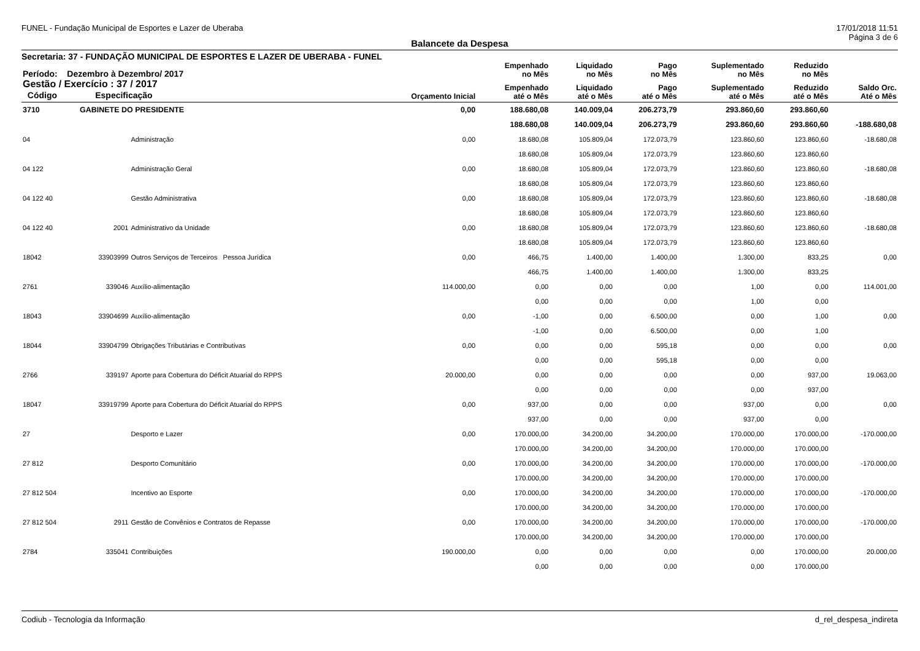FUNEL - Fundação Municipal de Esportes e Lazer de Uberaba 17/01/2018 11:51
Página 3 de 6
Balancete da Despesa
Secretaria: 37 - FUNDAÇÃO MUNICIPAL DE ESPORTES E LAZER DE UBERABA - FUNEL
| Período: Dezembro à Dezembro/ 2017 | | | | Empenhado no Mês | Liquidado no Mês | Pago no Mês | Suplementado no Mês | Reduzido no Mês | |
| --- | --- | --- | --- | --- | --- | --- | --- | --- | --- |
| Gestão / Exercício : 37 / 2017 Código Especificação | | | Orçamento Inicial | Empenhado até o Mês | Liquidado até o Mês | Pago até o Mês | Suplementado até o Mês | Reduzido até o Mês | Saldo Orc. Até o Mês |
| 3710 | GABINETE DO PRESIDENTE | | 0,00 | 188.680,08 | 140.009,04 | 206.273,79 | 293.860,60 | 293.860,60 | |
| | | | | 188.680,08 | 140.009,04 | 206.273,79 | 293.860,60 | 293.860,60 | -188.680,08 |
| 04 | | Administração | 0,00 | 18.680,08 | 105.809,04 | 172.073,79 | 123.860,60 | 123.860,60 | -18.680,08 |
| | | | | 18.680,08 | 105.809,04 | 172.073,79 | 123.860,60 | 123.860,60 | |
| 04 122 | | Administração Geral | 0,00 | 18.680,08 | 105.809,04 | 172.073,79 | 123.860,60 | 123.860,60 | -18.680,08 |
| | | | | 18.680,08 | 105.809,04 | 172.073,79 | 123.860,60 | 123.860,60 | |
| 04 122 40 | | Gestão Administrativa | 0,00 | 18.680,08 | 105.809,04 | 172.073,79 | 123.860,60 | 123.860,60 | -18.680,08 |
| | | | | 18.680,08 | 105.809,04 | 172.073,79 | 123.860,60 | 123.860,60 | |
| 04 122 40 | 2001 | Administrativo da Unidade | 0,00 | 18.680,08 | 105.809,04 | 172.073,79 | 123.860,60 | 123.860,60 | -18.680,08 |
| | | | | 18.680,08 | 105.809,04 | 172.073,79 | 123.860,60 | 123.860,60 | |
| 18042 | 33903999 | Outros Serviços de Terceiros Pessoa Jurídica | 0,00 | 466,75 | 1.400,00 | 1.400,00 | 1.300,00 | 833,25 | 0,00 |
| | | | | 466,75 | 1.400,00 | 1.400,00 | 1.300,00 | 833,25 | |
| 2761 | 339046 | Auxílio-alimentação | 114.000,00 | 0,00 | 0,00 | 0,00 | 1,00 | 0,00 | 114.001,00 |
| | | | | 0,00 | 0,00 | 0,00 | 1,00 | 0,00 | |
| 18043 | 33904699 | Auxílio-alimentação | 0,00 | -1,00 | 0,00 | 6.500,00 | 0,00 | 1,00 | 0,00 |
| | | | | -1,00 | 0,00 | 6.500,00 | 0,00 | 1,00 | |
| 18044 | 33904799 | Obrigações Tributárias e Contributivas | 0,00 | 0,00 | 0,00 | 595,18 | 0,00 | 0,00 | 0,00 |
| | | | | 0,00 | 0,00 | 595,18 | 0,00 | 0,00 | |
| 2766 | 339197 | Aporte para Cobertura do Déficit Atuarial do RPPS | 20.000,00 | 0,00 | 0,00 | 0,00 | 0,00 | 937,00 | 19.063,00 |
| | | | | 0,00 | 0,00 | 0,00 | 0,00 | 937,00 | |
| 18047 | 33919799 | Aporte para Cobertura do Déficit Atuarial do RPPS | 0,00 | 937,00 | 0,00 | 0,00 | 937,00 | 0,00 | 0,00 |
| | | | | 937,00 | 0,00 | 0,00 | 937,00 | 0,00 | |
| 27 | | Desporto e Lazer | 0,00 | 170.000,00 | 34.200,00 | 34.200,00 | 170.000,00 | 170.000,00 | -170.000,00 |
| | | | | 170.000,00 | 34.200,00 | 34.200,00 | 170.000,00 | 170.000,00 | |
| 27 812 | | Desporto Comunitário | 0,00 | 170.000,00 | 34.200,00 | 34.200,00 | 170.000,00 | 170.000,00 | -170.000,00 |
| | | | | 170.000,00 | 34.200,00 | 34.200,00 | 170.000,00 | 170.000,00 | |
| 27 812 504 | | Incentivo ao Esporte | 0,00 | 170.000,00 | 34.200,00 | 34.200,00 | 170.000,00 | 170.000,00 | -170.000,00 |
| | | | | 170.000,00 | 34.200,00 | 34.200,00 | 170.000,00 | 170.000,00 | |
| 27 812 504 | 2911 | Gestão de Convênios e Contratos de Repasse | 0,00 | 170.000,00 | 34.200,00 | 34.200,00 | 170.000,00 | 170.000,00 | -170.000,00 |
| | | | | 170.000,00 | 34.200,00 | 34.200,00 | 170.000,00 | 170.000,00 | |
| 2784 | 335041 | Contribuições | 190.000,00 | 0,00 | 0,00 | 0,00 | 0,00 | 170.000,00 | 20.000,00 |
| | | | | 0,00 | 0,00 | 0,00 | 0,00 | 170.000,00 | |
Codiub - Tecnologia da Informação d_rel_despesa_indireta